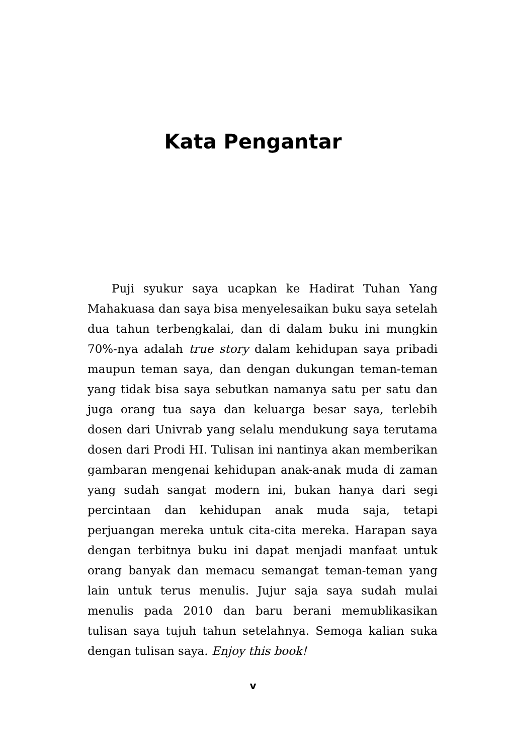Kata Pengantar
Puji syukur saya ucapkan ke Hadirat Tuhan Yang Mahakuasa dan saya bisa menyelesaikan buku saya setelah dua tahun terbengkalai, dan di dalam buku ini mungkin 70%-nya adalah true story dalam kehidupan saya pribadi maupun teman saya, dan dengan dukungan teman-teman yang tidak bisa saya sebutkan namanya satu per satu dan juga orang tua saya dan keluarga besar saya, terlebih dosen dari Univrab yang selalu mendukung saya terutama dosen dari Prodi HI. Tulisan ini nantinya akan memberikan gambaran mengenai kehidupan anak-anak muda di zaman yang sudah sangat modern ini, bukan hanya dari segi percintaan dan kehidupan anak muda saja, tetapi perjuangan mereka untuk cita-cita mereka. Harapan saya dengan terbitnya buku ini dapat menjadi manfaat untuk orang banyak dan memacu semangat teman-teman yang lain untuk terus menulis. Jujur saja saya sudah mulai menulis pada 2010 dan baru berani memublikasikan tulisan saya tujuh tahun setelahnya. Semoga kalian suka dengan tulisan saya. Enjoy this book!
v